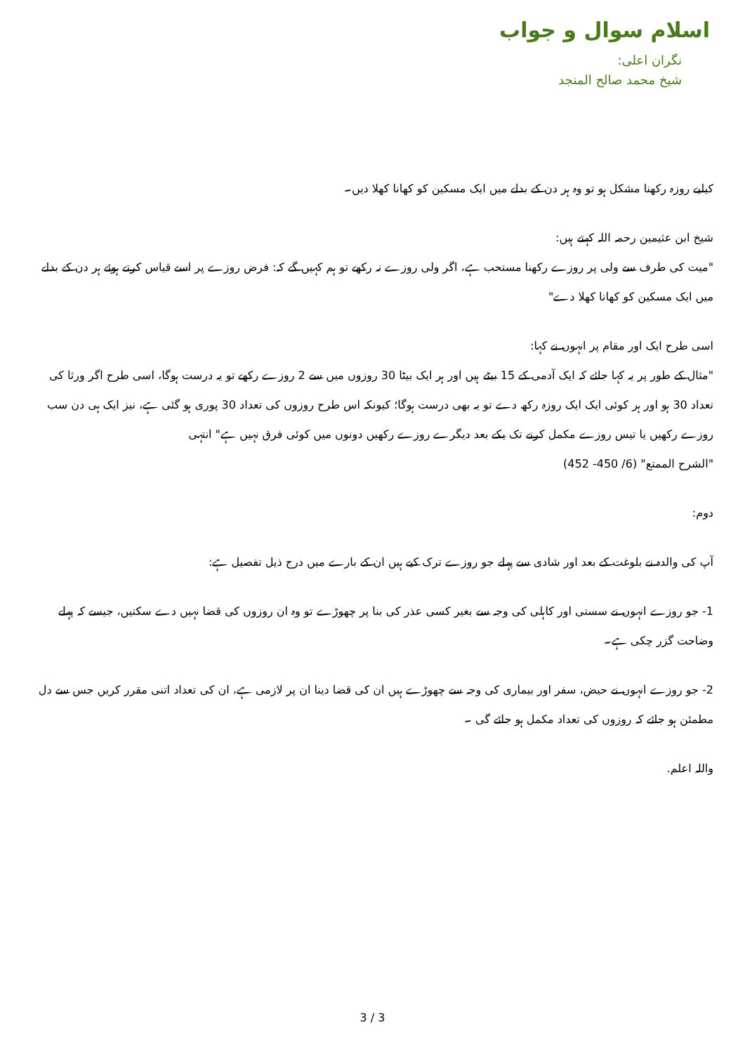اسلام سوال و جواب
نگران اعلی:
شیخ محمد صالح المنجد
کیلیے روزہ رکھنا مشکل ہو تو وہ ہر دن کے بدلے میں ایک مسکین کو کھانا کھلا دیں۔
شیخ ابن عثیمین رحمہ اللہ کہتے ہیں:
"میت کی طرف سے ولی پر روزے رکھنا مستحب ہے، اگر ولی روزے نہ رکھے تو ہم کہیں گے کہ: فرض روزے پر اسے قیاس کرتے ہوئے ہر دن کے بدلے میں ایک مسکین کو کھانا کھلا دے"
اسی طرح ایک اور مقام پر انہوں نے کہا:
"مثال کے طور پر یہ کہا جائے کہ ایک آدمی کے 15 بیٹے ہیں اور ہر ایک بیٹا 30 روزوں میں سے 2 روزے رکھے تو یہ درست ہوگا، اسی طرح اگر ورثا کی تعداد 30 ہو اور ہر کوئی ایک ایک روزہ رکھ دے تو یہ بھی درست ہوگا؛ کیونکہ اس طرح روزوں کی تعداد 30 پوری ہو گئی ہے، نیز ایک ہی دن سب روزے رکھیں یا تیس روزے مکمل کرنے تک یکے بعد دیگرے روزے رکھیں دونوں میں کوئی فرق نہیں ہے" انتہی
"الشرح الممتع" (6/ 450- 452)
دوم:
آپ کی والدہ نے بلوغت کے بعد اور شادی سے پہلے جو روزے ترک کیے ہیں ان کے بارے میں درج ذیل تفصیل ہے:
1- جو روزے انہوں نے سستی اور کاہلی کی وجہ سے بغیر کسی عذر کی بنا پر چھوڑے تو وہ ان روزوں کی قضا نہیں دے سکتیں، جیسے کہ پہلے وضاحت گزر چکی ہے۔
2- جو روزے انہوں نے حیض، سفر اور بیماری کی وجہ سے چھوڑے ہیں ان کی قضا دینا ان پر لازمی ہے، ان کی تعداد اتنی مقرر کریں جس سے دل مطمئن ہو جائے کہ روزوں کی تعداد مکمل ہو جائے گی ۔
واللہ اعلم.
3 / 3